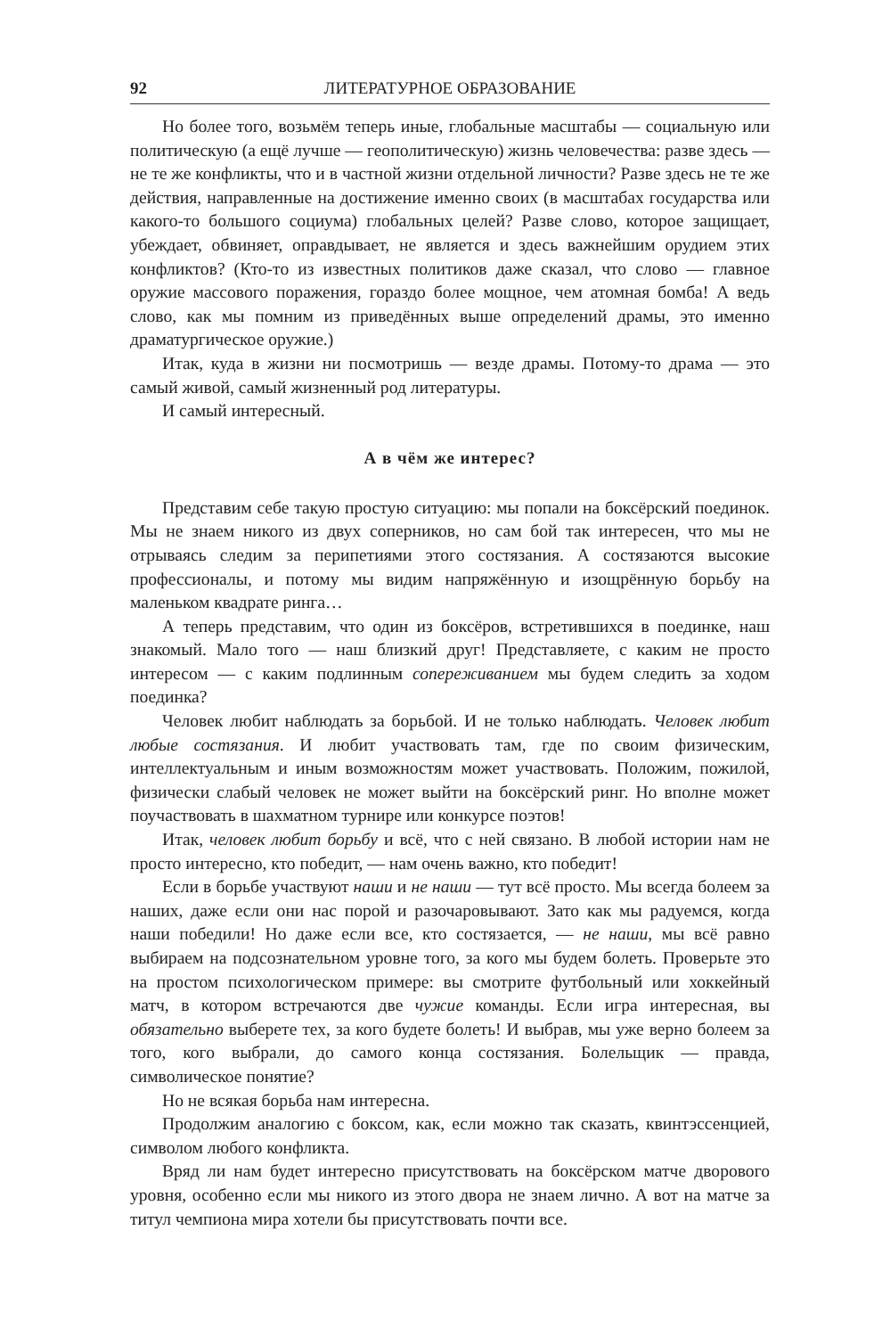92 ЛИТЕРАТУРНОЕ ОБРАЗОВАНИЕ
Но более того, возьмём теперь иные, глобальные масштабы — социальную или политическую (а ещё лучше — геополитическую) жизнь человечества: разве здесь — не те же конфликты, что и в частной жизни отдельной личности? Разве здесь не те же действия, направленные на достижение именно своих (в масштабах государства или какого-то большого социума) глобальных целей? Разве слово, которое защищает, убеждает, обвиняет, оправдывает, не является и здесь важнейшим орудием этих конфликтов? (Кто-то из известных политиков даже сказал, что слово — главное оружие массового поражения, гораздо более мощное, чем атомная бомба! А ведь слово, как мы помним из приведённых выше определений драмы, это именно драматургическое оружие.)
Итак, куда в жизни ни посмотришь — везде драмы. Потому-то драма — это самый живой, самый жизненный род литературы.
И самый интересный.
А в чём же интерес?
Представим себе такую простую ситуацию: мы попали на боксёрский поединок. Мы не знаем никого из двух соперников, но сам бой так интересен, что мы не отрываясь следим за перипетиями этого состязания. А состязаются высокие профессионалы, и потому мы видим напряжённую и изощрённую борьбу на маленьком квадрате ринга…
А теперь представим, что один из боксёров, встретившихся в поединке, наш знакомый. Мало того — наш близкий друг! Представляете, с каким не просто интересом — с каким подлинным сопереживанием мы будем следить за ходом поединка?
Человек любит наблюдать за борьбой. И не только наблюдать. Человек любит любые состязания. И любит участвовать там, где по своим физическим, интеллектуальным и иным возможностям может участвовать. Положим, пожилой, физически слабый человек не может выйти на боксёрский ринг. Но вполне может поучаствовать в шахматном турнире или конкурсе поэтов!
Итак, человек любит борьбу и всё, что с ней связано. В любой истории нам не просто интересно, кто победит, — нам очень важно, кто победит!
Если в борьбе участвуют наши и не наши — тут всё просто. Мы всегда болеем за наших, даже если они нас порой и разочаровывают. Зато как мы радуемся, когда наши победили! Но даже если все, кто состязается, — не наши, мы всё равно выбираем на подсознательном уровне того, за кого мы будем болеть. Проверьте это на простом психологическом примере: вы смотрите футбольный или хоккейный матч, в котором встречаются две чужие команды. Если игра интересная, вы обязательно выберете тех, за кого будете болеть! И выбрав, мы уже верно болеем за того, кого выбрали, до самого конца состязания. Болельщик — правда, символическое понятие?
Но не всякая борьба нам интересна.
Продолжим аналогию с боксом, как, если можно так сказать, квинтэссенцией, символом любого конфликта.
Вряд ли нам будет интересно присутствовать на боксёрском матче дворового уровня, особенно если мы никого из этого двора не знаем лично. А вот на матче за титул чемпиона мира хотели бы присутствовать почти все.